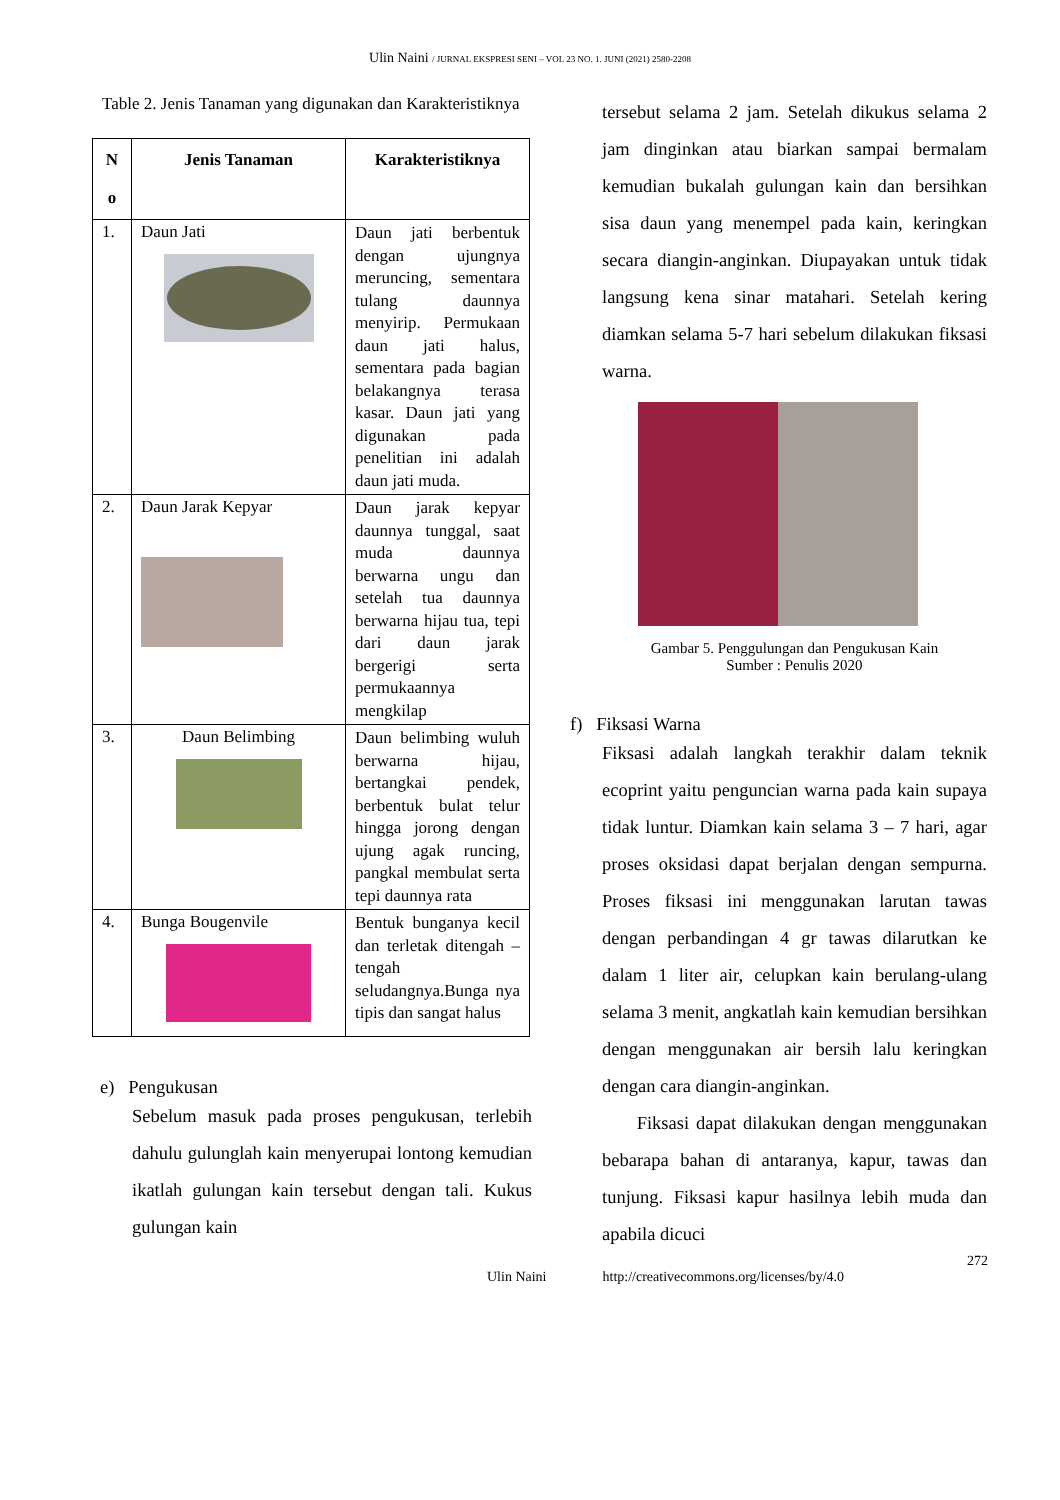Ulin Naini / JURNAL EKSPRESI SENI – VOL 23 NO. 1. JUNI (2021) 2580-2208
Table 2. Jenis Tanaman yang digunakan dan Karakteristiknya
| N o | Jenis Tanaman | Karakteristiknya |
| --- | --- | --- |
| 1. | Daun Jati | Daun jati berbentuk dengan ujungnya meruncing, sementara tulang daunnya menyirip. Permukaan daun jati halus, sementara pada bagian belakangnya terasa kasar. Daun jati yang digunakan pada penelitian ini adalah daun jati muda. |
| 2. | Daun Jarak Kepyar | Daun jarak kepyar daunnya tunggal, saat muda daunnya berwarna ungu dan setelah tua daunnya berwarna hijau tua, tepi dari daun jarak bergerigi serta permukaannya mengkilap |
| 3. | Daun Belimbing | Daun belimbing wuluh berwarna hijau, bertangkai pendek, berbentuk bulat telur hingga jorong dengan ujung agak runcing, pangkal membulat serta tepi daunnya rata |
| 4. | Bunga Bougenvile | Bentuk bunganya kecil dan terletak ditengah – tengah seludangnya.Bunga nya tipis dan sangat halus |
e) Pengukusan
Sebelum masuk pada proses pengukusan, terlebih dahulu gulunglah kain menyerupai lontong kemudian ikatlah gulungan kain tersebut dengan tali. Kukus gulungan kain
tersebut selama 2 jam. Setelah dikukus selama 2 jam dinginkan atau biarkan sampai bermalam kemudian bukalah gulungan kain dan bersihkan sisa daun yang menempel pada kain, keringkan secara diangin-anginkan. Diupayakan untuk tidak langsung kena sinar matahari. Setelah kering diamkan selama 5-7 hari sebelum dilakukan fiksasi warna.
Gambar 5. Penggulungan dan Pengukusan Kain
Sumber : Penulis 2020
f) Fiksasi Warna
Fiksasi adalah langkah terakhir dalam teknik ecoprint yaitu penguncian warna pada kain supaya tidak luntur. Diamkan kain selama 3 – 7 hari, agar proses oksidasi dapat berjalan dengan sempurna. Proses fiksasi ini menggunakan larutan tawas dengan perbandingan 4 gr tawas dilarutkan ke dalam 1 liter air, celupkan kain berulang-ulang selama 3 menit, angkatlah kain kemudian bersihkan dengan menggunakan air bersih lalu keringkan dengan cara diangin-anginkan.
Fiksasi dapat dilakukan dengan menggunakan bebarapa bahan di antaranya, kapur, tawas dan tunjung. Fiksasi kapur hasilnya lebih muda dan apabila dicuci
272
Ulin Naini http://creativecommons.org/licenses/by/4.0